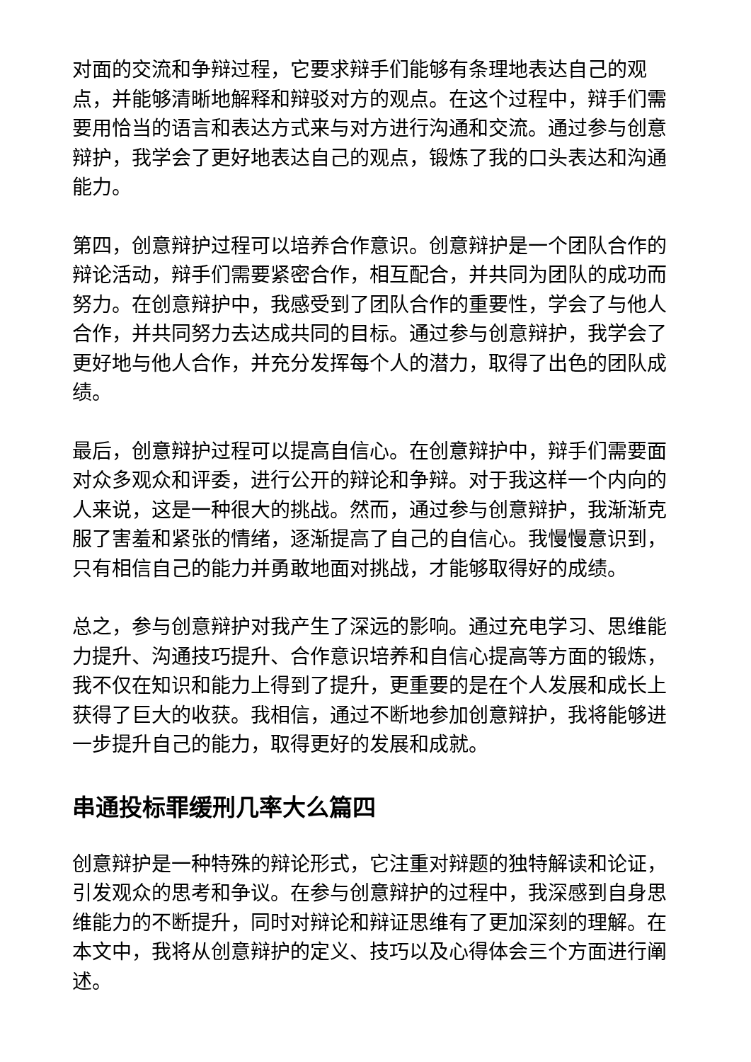对面的交流和争辩过程，它要求辩手们能够有条理地表达自己的观点，并能够清晰地解释和辩驳对方的观点。在这个过程中，辩手们需要用恰当的语言和表达方式来与对方进行沟通和交流。通过参与创意辩护，我学会了更好地表达自己的观点，锻炼了我的口头表达和沟通能力。
第四，创意辩护过程可以培养合作意识。创意辩护是一个团队合作的辩论活动，辩手们需要紧密合作，相互配合，并共同为团队的成功而努力。在创意辩护中，我感受到了团队合作的重要性，学会了与他人合作，并共同努力去达成共同的目标。通过参与创意辩护，我学会了更好地与他人合作，并充分发挥每个人的潜力，取得了出色的团队成绩。
最后，创意辩护过程可以提高自信心。在创意辩护中，辩手们需要面对众多观众和评委，进行公开的辩论和争辩。对于我这样一个内向的人来说，这是一种很大的挑战。然而，通过参与创意辩护，我渐渐克服了害羞和紧张的情绪，逐渐提高了自己的自信心。我慢慢意识到，只有相信自己的能力并勇敢地面对挑战，才能够取得好的成绩。
总之，参与创意辩护对我产生了深远的影响。通过充电学习、思维能力提升、沟通技巧提升、合作意识培养和自信心提高等方面的锻炼，我不仅在知识和能力上得到了提升，更重要的是在个人发展和成长上获得了巨大的收获。我相信，通过不断地参加创意辩护，我将能够进一步提升自己的能力，取得更好的发展和成就。
串通投标罪缓刑几率大么篇四
创意辩护是一种特殊的辩论形式，它注重对辩题的独特解读和论证，引发观众的思考和争议。在参与创意辩护的过程中，我深感到自身思维能力的不断提升，同时对辩论和辩证思维有了更加深刻的理解。在本文中，我将从创意辩护的定义、技巧以及心得体会三个方面进行阐述。